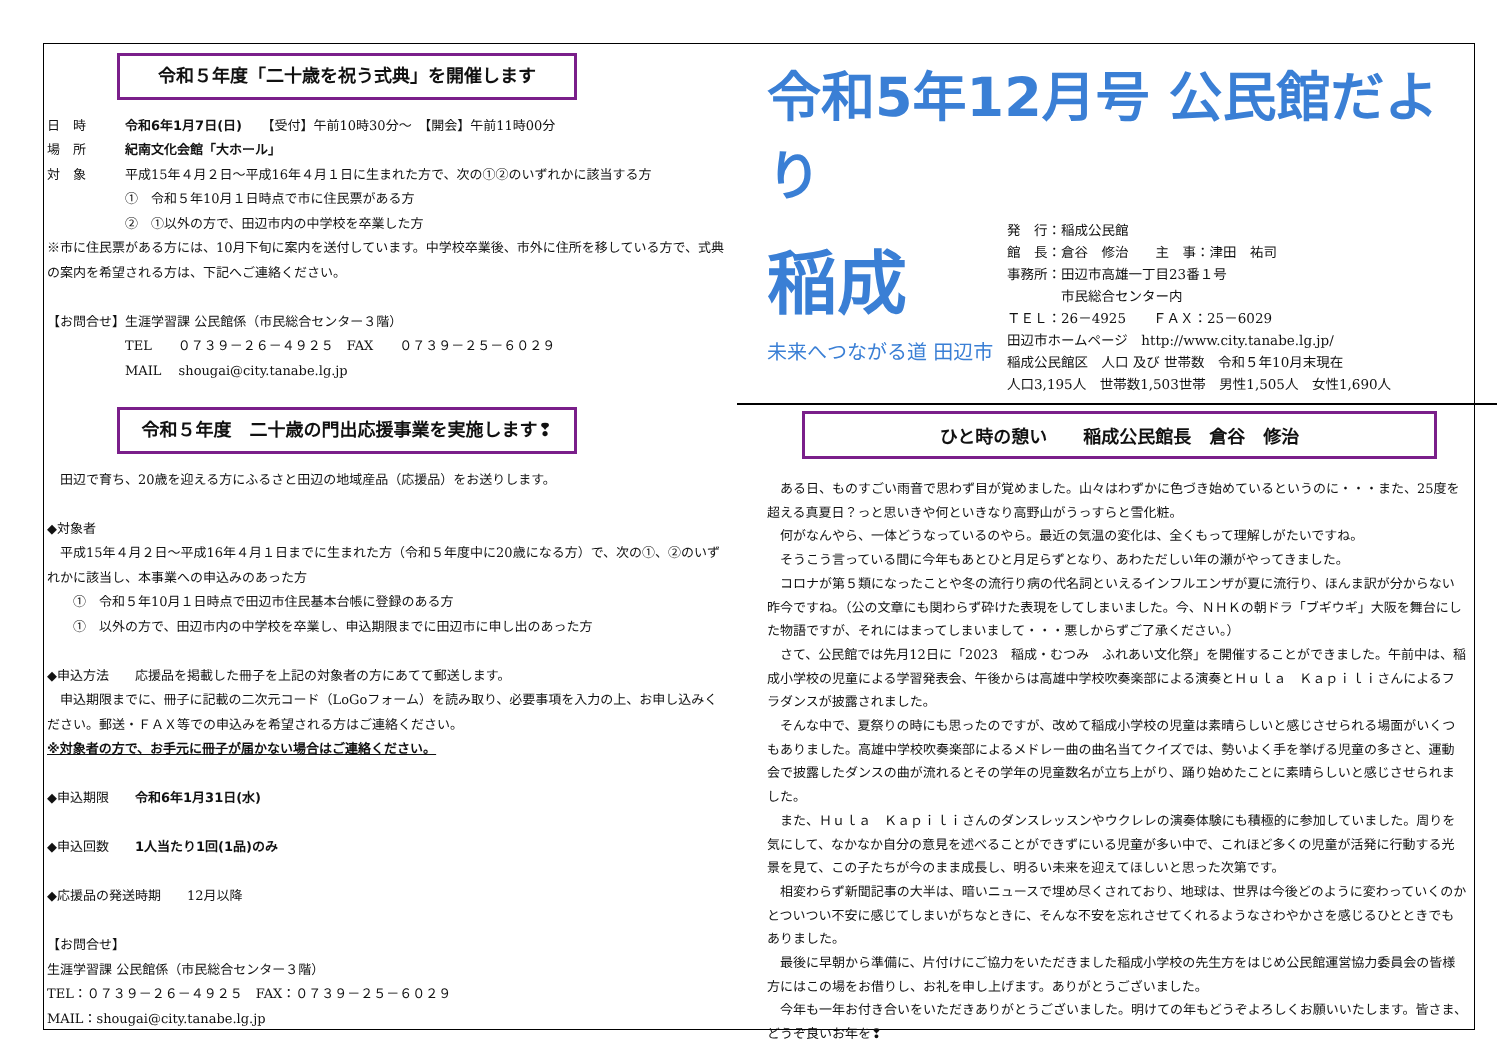令和５年度「二十歳を祝う式典」を開催します
日　時　　　令和6年1月7日(日)　　【受付】午前10時30分～　【開会】午前11時00分
場　所　　　紀南文化会館「大ホール」
対　象　　　平成15年４月２日～平成16年４月１日に生まれた方で、次の①②のいずれかに該当する方
　　　　　　①　令和５年10月１日時点で市に住民票がある方
　　　　　　②　①以外の方で、田辺市内の中学校を卒業した方
※市に住民票がある方には、10月下旬に案内を送付しています。中学校卒業後、市外に住所を移している方で、式典の案内を希望される方は、下記へご連絡ください。
【お問合せ】生涯学習課 公民館係（市民総合センター３階）
　　　　　　TEL　　０７３９－２６－４９２５　FAX　　０７３９－２５－６０２９
　　　　　　MAIL　 shougai@city.tanabe.lg.jp
令和５年度　二十歳の門出応援事業を実施します❢
　田辺で育ち、20歳を迎える方にふるさと田辺の地域産品（応援品）をお送りします。
◆対象者
　平成15年４月２日～平成16年４月１日までに生まれた方（令和５年度中に20歳になる方）で、次の①、②のいずれかに該当し、本事業への申込みのあった方
　　①　令和５年10月１日時点で田辺市住民基本台帳に登録のある方
　　①　以外の方で、田辺市内の中学校を卒業し、申込期限までに田辺市に申し出のあった方
◆申込方法　　応援品を掲載した冊子を上記の対象者の方にあてて郵送します。
　申込期限までに、冊子に記載の二次元コード（LoGoフォーム）を読み取り、必要事項を入力の上、お申し込みください。郵送・ＦＡＸ等での申込みを希望される方はご連絡ください。
※対象者の方で、お手元に冊子が届かない場合はご連絡ください。
◆申込期限　　令和6年1月31日(水)
◆申込回数　　1人当たり1回(1品)のみ
◆応援品の発送時期　　12月以降
【お問合せ】
生涯学習課 公民館係（市民総合センター３階）
TEL：０７３９－２６－４９２５　FAX：０７３９－２５－６０２９
MAIL：shougai@city.tanabe.lg.jp
令和5年12月号 公民館だより
稲成
未来へつながる道 田辺市
発　行：稲成公民館
館　長：倉谷　修治　　主　事：津田　祐司
事務所：田辺市高雄一丁目23番１号
　　　　市民総合センター内
ＴＥＬ：26－4925　　ＦＡＸ：25－6029
田辺市ホームページ　http://www.city.tanabe.lg.jp/
稲成公民館区　人口 及び 世帯数　令和５年10月末現在
人口3,195人　世帯数1,503世帯　男性1,505人　女性1,690人
ひと時の憩い　　稲成公民館長　倉谷　修治
　ある日、ものすごい雨音で思わず目が覚めました。山々はわずかに色づき始めているというのに・・・また、25度を超える真夏日？っと思いきや何といきなり高野山がうっすらと雪化粧。
　何がなんやら、一体どうなっているのやら。最近の気温の変化は、全くもって理解しがたいですね。
　そうこう言っている間に今年もあとひと月足らずとなり、あわただしい年の瀬がやってきました。
　コロナが第５類になったことや冬の流行り病の代名詞といえるインフルエンザが夏に流行り、ほんま訳が分からない昨今ですね。（公の文章にも関わらず砕けた表現をしてしまいました。今、ＮＨＫの朝ドラ「ブギウギ」大阪を舞台にした物語ですが、それにはまってしまいまして・・・悪しからずご了承ください。）
　さて、公民館では先月12日に「2023　稲成・むつみ　ふれあい文化祭」を開催することができました。午前中は、稲成小学校の児童による学習発表会、午後からは高雄中学校吹奏楽部による演奏とＨｕｌａ　Ｋａｐｉｌｉさんによるフラダンスが披露されました。
　そんな中で、夏祭りの時にも思ったのですが、改めて稲成小学校の児童は素晴らしいと感じさせられる場面がいくつもありました。高雄中学校吹奏楽部によるメドレー曲の曲名当てクイズでは、勢いよく手を挙げる児童の多さと、運動会で披露したダンスの曲が流れるとその学年の児童数名が立ち上がり、踊り始めたことに素晴らしいと感じさせられました。
　また、Ｈｕｌａ　Ｋａｐｉｌｉさんのダンスレッスンやウクレレの演奏体験にも積極的に参加していました。周りを気にして、なかなか自分の意見を述べることができずにいる児童が多い中で、これほど多くの児童が活発に行動する光景を見て、この子たちが今のまま成長し、明るい未来を迎えてほしいと思った次第です。
　相変わらず新聞記事の大半は、暗いニュースで埋め尽くされており、地球は、世界は今後どのように変わっていくのかとついつい不安に感じてしまいがちなときに、そんな不安を忘れさせてくれるようなさわやかさを感じるひとときでもありました。
　最後に早朝から準備に、片付けにご協力をいただきました稲成小学校の先生方をはじめ公民館運営協力委員会の皆様方にはこの場をお借りし、お礼を申し上げます。ありがとうございました。
　今年も一年お付き合いをいただきありがとうございました。明けての年もどうぞよろしくお願いいたします。皆さま、どうぞ良いお年を❢